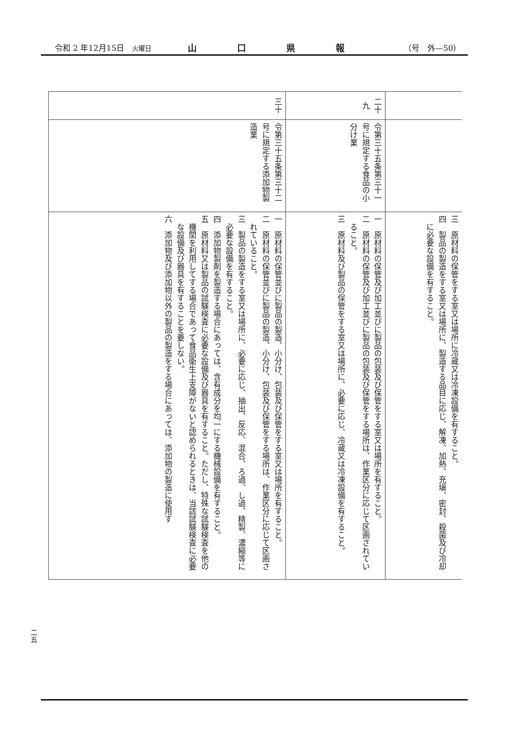令和 2 年12月15日　火曜日 山口県報 （号　外—50）
| | | 三 原材料の保管をする室又は場所に冷蔵又は冷凍設備を有すること。 四 製品の製造をする室又は場所に、製造する品目に応じ、解凍、加熱、充塡、密封、殺菌及び冷却に必要な設備を有すること。 |
| 二十九 | 令第三十五条第三十一号に規定する食品の小分け業 | 一 原材料の保管及び加工並びに製品の包装及び保管をする室又は場所を有すること。 二 原材料の保管及び加工並びに製品の包装及び保管をする場所は、作業区分に応じて区画されていること。 三 原材料及び製品の保管をする室又は場所に、必要に応じ、冷蔵又は冷凍設備を有すること。 |
| 三十 | 令第三十五条第三十二号に規定する添加物製造業 | 一 原材料の保管並びに製品の製造、小分け、包装及び保管をする室又は場所を有すること。 二 原材料の保管並びに製品の製造、小分け、包装及び保管をする場所は、作業区分に応じて区画されていること。 三 製品の製造をする室又は場所に、必要に応じ、抽出、反応、混合、ろ過、し過、精製、濃縮等に必要な設備を有すること。 四 添加物製剤を製造する場合にあっては、含有成分を均一にする機械設備を有すること。 五 原材料又は製品の試験検査に必要な設備及び器具を有すること。ただし、特殊な試験検査を他の機関を利用してする場合であって食品衛生上支障がないと認められるときは、当該試験検査に必要な設備及び器具を有することを要しない。 六 添加物及び添加物以外の製品の製造をする場合にあっては、添加物の製造に使用す |
二五